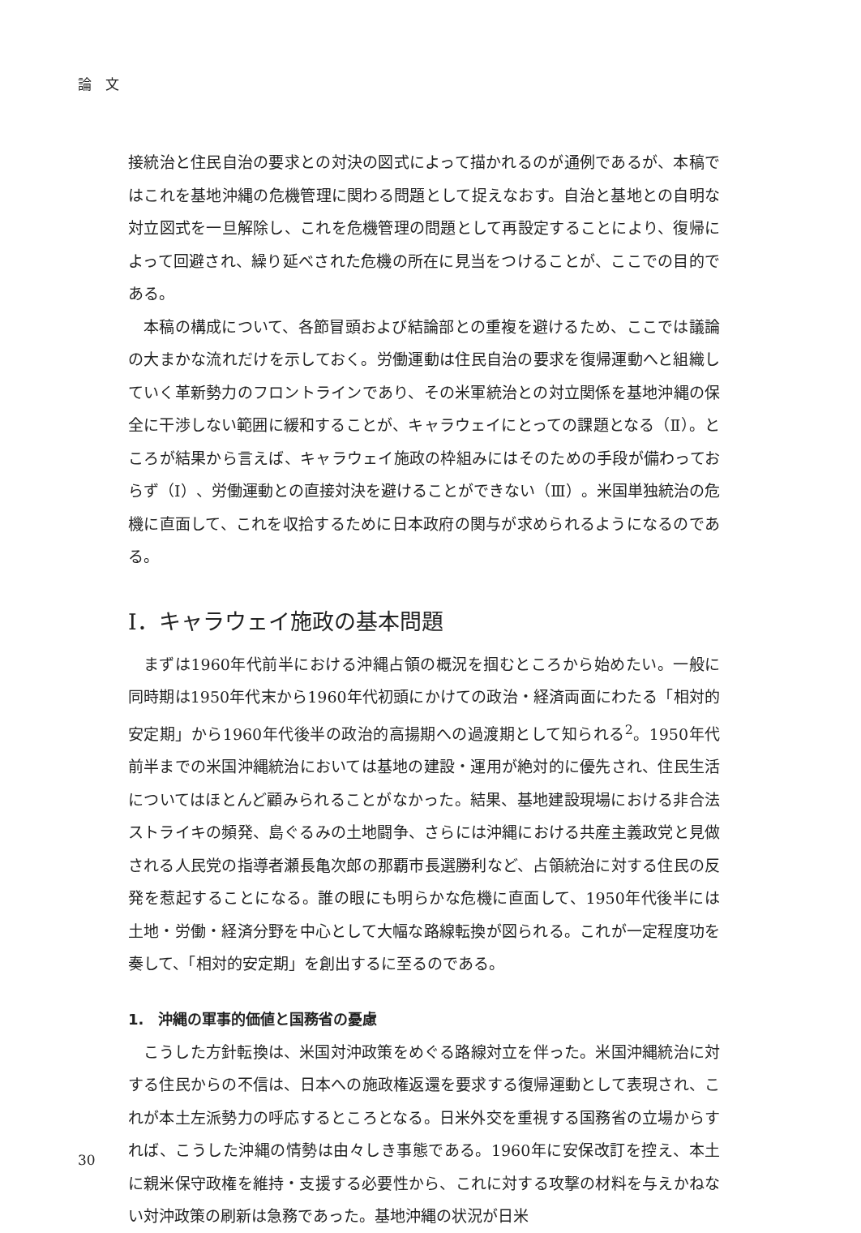論　文
接統治と住民自治の要求との対決の図式によって描かれるのが通例であるが、本稿ではこれを基地沖縄の危機管理に関わる問題として捉えなおす。自治と基地との自明な対立図式を一旦解除し、これを危機管理の問題として再設定することにより、復帰によって回避され、繰り延べされた危機の所在に見当をつけることが、ここでの目的である。
本稿の構成について、各節冒頭および結論部との重複を避けるため、ここでは議論の大まかな流れだけを示しておく。労働運動は住民自治の要求を復帰運動へと組織していく革新勢力のフロントラインであり、その米軍統治との対立関係を基地沖縄の保全に干渉しない範囲に緩和することが、キャラウェイにとっての課題となる（Ⅱ）。ところが結果から言えば、キャラウェイ施政の枠組みにはそのための手段が備わっておらず（Ⅰ）、労働運動との直接対決を避けることができない（Ⅲ）。米国単独統治の危機に直面して、これを収拾するために日本政府の関与が求められるようになるのである。
Ⅰ．キャラウェイ施政の基本問題
まずは1960年代前半における沖縄占領の概況を掴むところから始めたい。一般に同時期は1950年代末から1960年代初頭にかけての政治・経済両面にわたる「相対的安定期」から1960年代後半の政治的高揚期への過渡期として知られる<sup>2</sup>。1950年代前半までの米国沖縄統治においては基地の建設・運用が絶対的に優先され、住民生活についてはほとんど顧みられることがなかった。結果、基地建設現場における非合法ストライキの頻発、島ぐるみの土地闘争、さらには沖縄における共産主義政党と見做される人民党の指導者瀬長亀次郎の那覇市長選勝利など、占領統治に対する住民の反発を惹起することになる。誰の眼にも明らかな危機に直面して、1950年代後半には土地・労働・経済分野を中心として大幅な路線転換が図られる。これが一定程度功を奏して、「相対的安定期」を創出するに至るのである。
1.　沖縄の軍事的価値と国務省の憂慮
こうした方針転換は、米国対沖政策をめぐる路線対立を伴った。米国沖縄統治に対する住民からの不信は、日本への施政権返還を要求する復帰運動として表現され、これが本土左派勢力の呼応するところとなる。日米外交を重視する国務省の立場からすれば、こうした沖縄の情勢は由々しき事態である。1960年に安保改訂を控え、本土に親米保守政権を維持・支援する必要性から、これに対する攻撃の材料を与えかねない対沖政策の刷新は急務であった。基地沖縄の状況が日米
30